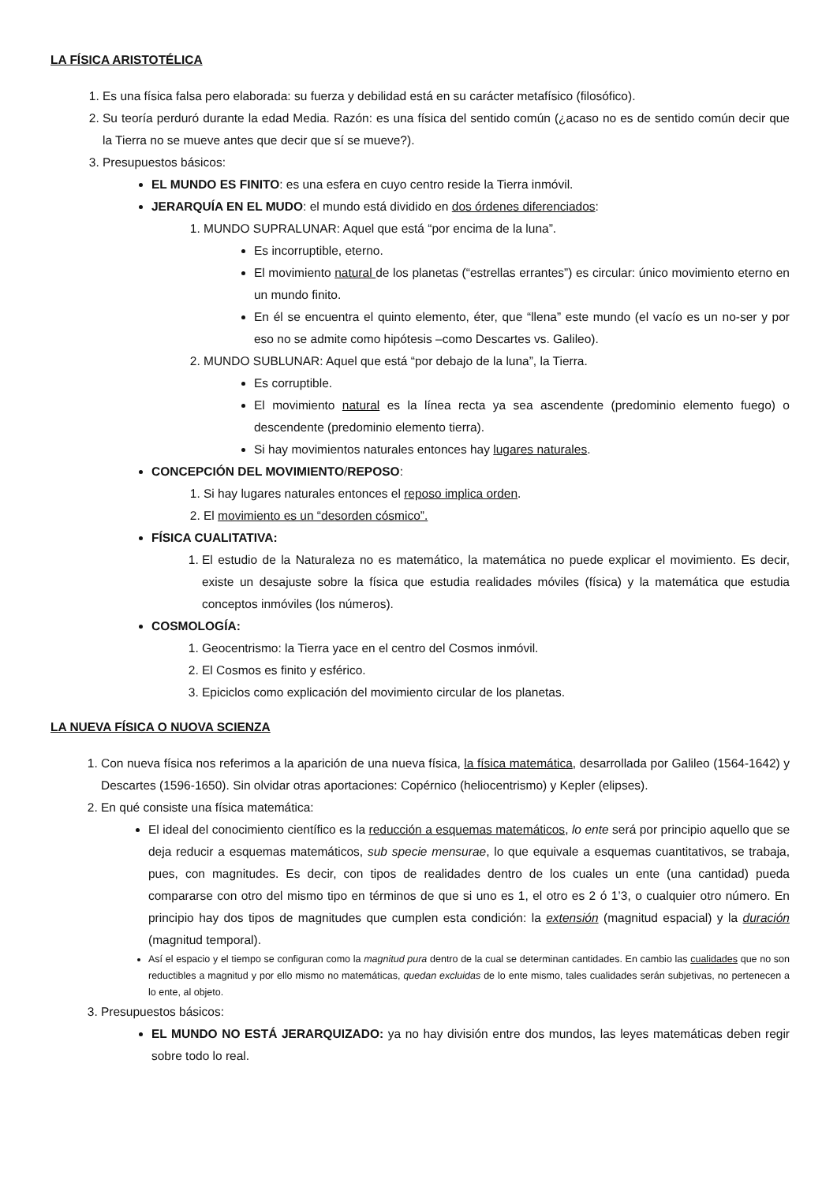LA FÍSICA ARISTOTÉLICA
1. Es una física falsa pero elaborada: su fuerza y debilidad está en su carácter metafísico (filosófico).
2. Su teoría perduró durante la edad Media. Razón: es una física del sentido común (¿acaso no es de sentido común decir que la Tierra no se mueve antes que decir que sí se mueve?).
3. Presupuestos básicos:
EL MUNDO ES FINITO: es una esfera en cuyo centro reside la Tierra inmóvil.
JERARQUÍA EN EL MUDO: el mundo está dividido en dos órdenes diferenciados:
1. MUNDO SUPRALUNAR: Aquel que está “por encima de la luna”.
Es incorruptible, eterno.
El movimiento natural de los planetas (“estrellas errantes”) es circular: único movimiento eterno en un mundo finito.
En él se encuentra el quinto elemento, éter, que “llena” este mundo (el vacío es un no-ser y por eso no se admite como hipótesis –como Descartes vs. Galileo).
2. MUNDO SUBLUNAR: Aquel que está “por debajo de la luna”, la Tierra.
Es corruptible.
El movimiento natural es la línea recta ya sea ascendente (predominio elemento fuego) o descendente (predominio elemento tierra).
Si hay movimientos naturales entonces hay lugares naturales.
CONCEPCIÓN DEL MOVIMIENTO/REPOSO:
1. Si hay lugares naturales entonces el reposo implica orden.
2. El movimiento es un “desorden cósmico”.
FÍSICA CUALITATIVA:
1. El estudio de la Naturaleza no es matemático, la matemática no puede explicar el movimiento. Es decir, existe un desajuste sobre la física que estudia realidades móviles (física) y la matemática que estudia conceptos inmóviles (los números).
COSMOLOGÍA:
1. Geocentrismo: la Tierra yace en el centro del Cosmos inmóvil.
2. El Cosmos es finito y esférico.
3. Epiciclos como explicación del movimiento circular de los planetas.
LA NUEVA FÍSICA O NUOVA SCIENZA
1. Con nueva física nos referimos a la aparición de una nueva física, la física matemática, desarrollada por Galileo (1564-1642) y Descartes (1596-1650). Sin olvidar otras aportaciones: Copérnico (heliocentrismo) y Kepler (elipses).
2. En qué consiste una física matemática:
El ideal del conocimiento científico es la reducción a esquemas matemáticos, lo ente será por principio aquello que se deja reducir a esquemas matemáticos, sub specie mensurae, lo que equivale a esquemas cuantitativos, se trabaja, pues, con magnitudes. Es decir, con tipos de realidades dentro de los cuales un ente (una cantidad) pueda compararse con otro del mismo tipo en términos de que si uno es 1, el otro es 2 ó 1’3, o cualquier otro número. En principio hay dos tipos de magnitudes que cumplen esta condición: la extensión (magnitud espacial) y la duración (magnitud temporal).
Así el espacio y el tiempo se configuran como la magnitud pura dentro de la cual se determinan cantidades. En cambio las cualidades que no son reductibles a magnitud y por ello mismo no matemáticas, quedan excluidas de lo ente mismo, tales cualidades serán subjetivas, no pertenecen a lo ente, al objeto.
3. Presupuestos básicos:
EL MUNDO NO ESTÁ JERARQUIZADO: ya no hay división entre dos mundos, las leyes matemáticas deben regir sobre todo lo real.